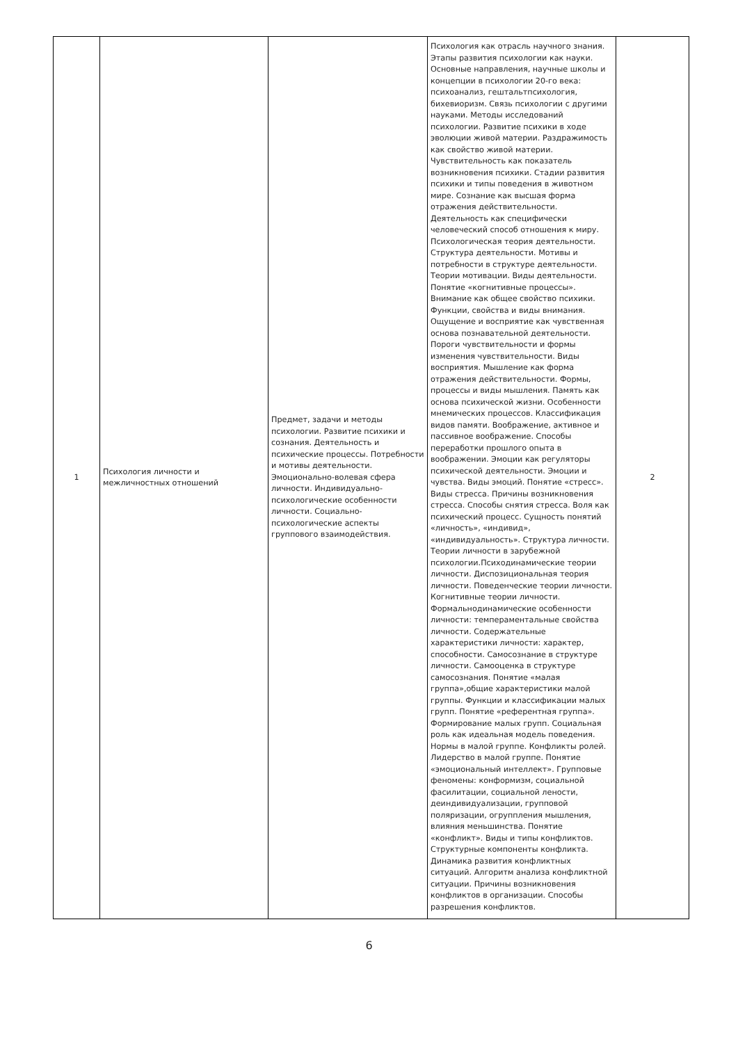| 1 | Психология личности и межличностных отношений | Предмет, задачи и методы психологии. Развитие психики и сознания. Деятельность и психические процессы. Потребности и мотивы деятельности. Эмоционально-волевая сфера личности. Индивидуально-психологические особенности личности. Социально-психологические аспекты группового взаимодействия. | Психология как отрасль научного знания. Этапы развития психологии как науки. Основные направления, научные школы и концепции в психологии 20-го века: психоанализ, гештальтпсихология, бихевиоризм. Связь психологии с другими науками. Методы исследований психологии. Развитие психики в ходе эволюции живой материи. Раздражимость как свойство живой материи. Чувствительность как показатель возникновения психики. Стадии развития психики и типы поведения в животном мире. Сознание как высшая форма отражения действительности. Деятельность как специфически человеческий способ отношения к миру. Психологическая теория деятельности. Структура деятельности. Мотивы и потребности в структуре деятельности. Теории мотивации. Виды деятельности. Понятие «когнитивные процессы». Внимание как общее свойство психики. Функции, свойства и виды внимания. Ощущение и восприятие как чувственная основа познавательной деятельности. Пороги чувствительности и формы изменения чувствительности. Виды восприятия. Мышление как форма отражения действительности. Формы, процессы и виды мышления. Память как основа психической жизни. Особенности мнемических процессов. Классификация видов памяти. Воображение, активное и пассивное воображение. Способы переработки прошлого опыта в воображении. Эмоции как регуляторы психической деятельности. Эмоции и чувства. Виды эмоций. Понятие «стресс». Виды стресса. Причины возникновения стресса. Способы снятия стресса. Воля как психический процесс. Сущность понятий «личность», «индивид», «индивидуальность». Структура личности. Теории личности в зарубежной психологии.Психодинамические теории личности. Диспозициональная теория личности. Поведенческие теории личности. Когнитивные теории личности. Формальнодинамические особенности личности: темпераментальные свойства личности. Содержательные характеристики личности: характер, способности. Самосознание в структуре личности. Самооценка в структуре самосознания. Понятие «малая группа»,общие характеристики малой группы. Функции и классификации малых групп. Понятие «референтная группа». Формирование малых групп. Социальная роль как идеальная модель поведения. Нормы в малой группе. Конфликты ролей. Лидерство в малой группе. Понятие «эмоциональный интеллект». Групповые феномены: конформизм, социальной фасилитации, социальной лености, деиндивидуализации, групповой поляризации, огруппления мышления, влияния меньшинства. Понятие «конфликт». Виды и типы конфликтов. Структурные компоненты конфликта. Динамика развития конфликтных ситуаций. Алгоритм анализа конфликтной ситуации. Причины возникновения конфликтов в организации. Способы разрешения конфликтов. | 2 |
6